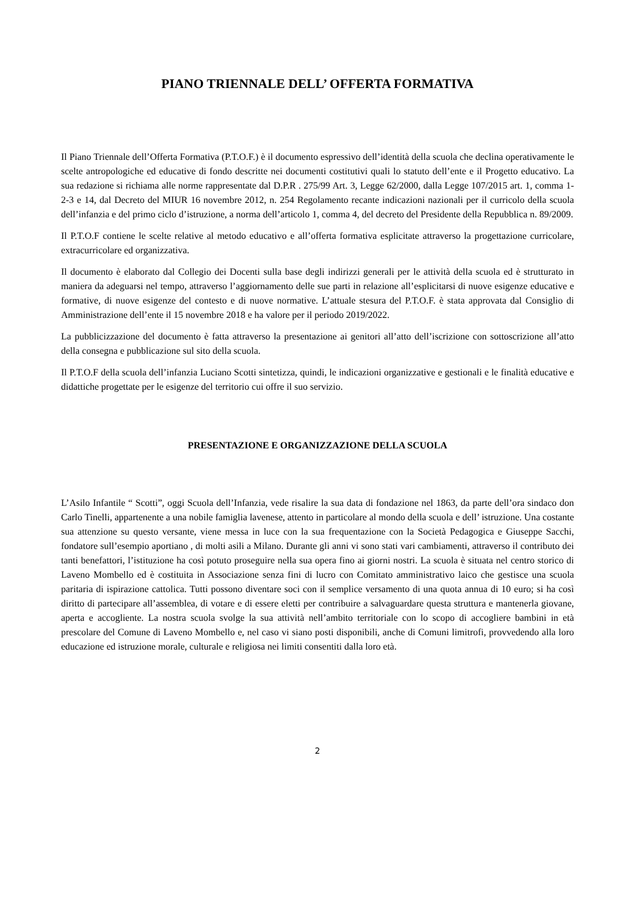PIANO TRIENNALE DELL’ OFFERTA FORMATIVA
Il Piano Triennale dell’Offerta Formativa (P.T.O.F.) è il documento espressivo dell’identità della scuola che declina operativamente le scelte antropologiche ed educative di fondo descritte nei documenti costitutivi quali lo statuto dell’ente e il Progetto educativo. La sua redazione si richiama alle norme rappresentate dal D.P.R . 275/99 Art. 3, Legge 62/2000, dalla Legge 107/2015 art. 1, comma 1-2-3 e 14, dal Decreto del MIUR 16 novembre 2012, n. 254 Regolamento recante indicazioni nazionali per il curricolo della scuola dell’infanzia e del primo ciclo d’istruzione, a norma dell’articolo 1, comma 4, del decreto del Presidente della Repubblica n. 89/2009.
Il P.T.O.F contiene le scelte relative al metodo educativo e all’offerta formativa esplicitate attraverso la progettazione curricolare, extracurricolare ed organizzativa.
Il documento è elaborato dal Collegio dei Docenti sulla base degli indirizzi generali per le attività della scuola ed è strutturato in maniera da adeguarsi nel tempo, attraverso l’aggiornamento delle sue parti in relazione all’esplicitarsi di nuove esigenze educative e formative, di nuove esigenze del contesto e di nuove normative. L’attuale stesura del P.T.O.F. è stata approvata dal Consiglio di Amministrazione dell’ente il 15 novembre 2018 e ha valore per il periodo 2019/2022.
La pubblicizzazione del documento è fatta attraverso la presentazione ai genitori all’atto dell’iscrizione con sottoscrizione all’atto della consegna e pubblicazione sul sito della scuola.
Il P.T.O.F della scuola dell’infanzia Luciano Scotti sintetizza, quindi, le indicazioni organizzative e gestionali e le finalità educative e didattiche progettate per le esigenze del territorio cui offre il suo servizio.
PRESENTAZIONE E ORGANIZZAZIONE DELLA SCUOLA
L’Asilo Infantile “ Scotti”, oggi Scuola dell’Infanzia, vede risalire la sua data di fondazione nel 1863, da parte dell’ora sindaco don Carlo Tinelli, appartenente a una nobile famiglia lavenese, attento in particolare al mondo della scuola e dell’ istruzione. Una costante sua attenzione su questo versante, viene messa in luce con la sua frequentazione con la Società Pedagogica e Giuseppe Sacchi, fondatore sull’esempio aportiano , di molti asili a Milano. Durante gli anni vi sono stati vari cambiamenti, attraverso il contributo dei tanti benefattori, l’istituzione ha così potuto proseguire nella sua opera fino ai giorni nostri. La scuola è situata nel centro storico di Laveno Mombello ed è costituita in Associazione senza fini di lucro con Comitato amministrativo laico che gestisce una scuola paritaria di ispirazione cattolica. Tutti possono diventare soci con il semplice versamento di una quota annua di 10 euro; si ha così diritto di partecipare all’assemblea, di votare e di essere eletti per contribuire a salvaguardare questa struttura e mantenerla giovane, aperta e accogliente. La nostra scuola svolge la sua attività nell’ambito territoriale con lo scopo di accogliere bambini in età prescolare del Comune di Laveno Mombello e, nel caso vi siano posti disponibili, anche di Comuni limitrofi, provvedendo alla loro educazione ed istruzione morale, culturale e religiosa nei limiti consentiti dalla loro età.
2